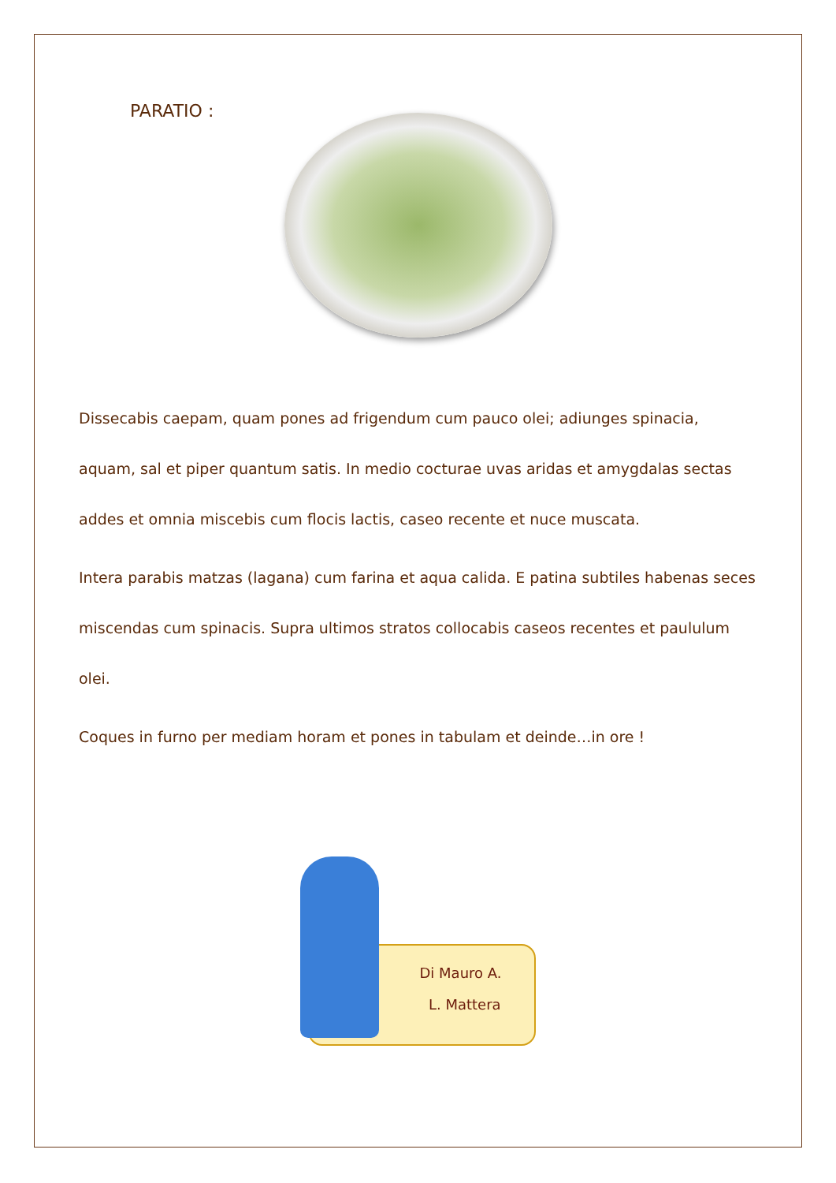PARATIO :
Dissecabis caepam, quam pones ad frigendum cum pauco olei; adiunges spinacia, aquam, sal et piper quantum satis. In medio cocturae uvas aridas et amygdalas sectas addes et omnia miscebis cum flocis lactis, caseo recente et nuce muscata.
Intera parabis matzas (lagana) cum farina et aqua calida. E patina subtiles habenas seces miscendas cum spinacis. Supra ultimos stratos collocabis caseos recentes et paululum olei.
Coques in furno per mediam horam et pones in tabulam et deinde…in ore !
Di Mauro A.
L. Mattera